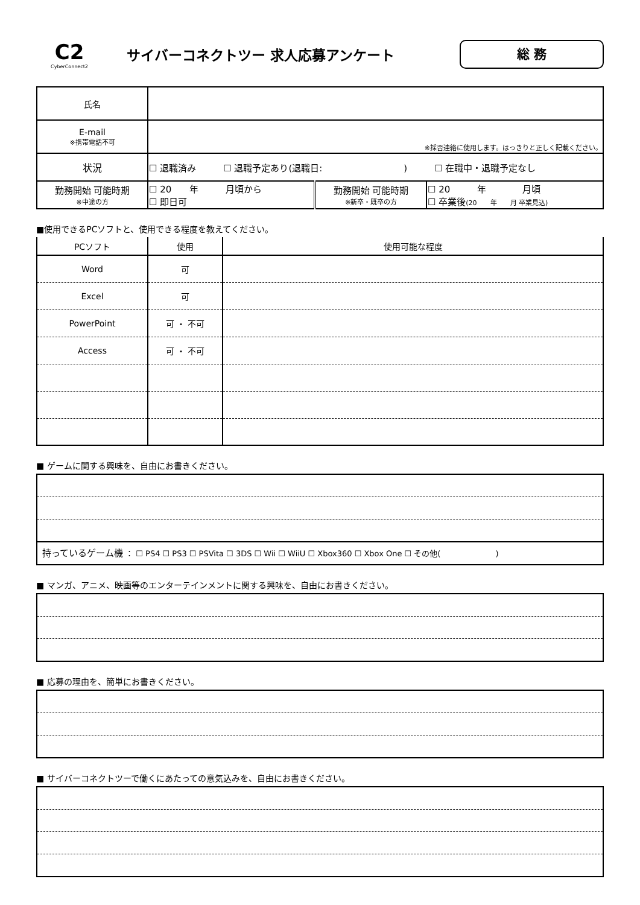C2
CyberConnect2
サイバーコネクトツー 求人応募アンケート
総 務
| 氏名 | | | |
| E-mail ※携帯電話不可 | ※採否連絡に使用します。はっきりと正しく記載ください。 | | |
| 状況 | ☐ 退職済み ☐ 退職予定あり(退職日: ) ☐ 在職中・退職予定なし | | |
| 勤務開始 可能時期 ※中途の方 | ☐ 20 年 月頃から ☐ 即日可 | 勤務開始 可能時期 ※新卒・既卒の方 | ☐ 20 年 月頃 ☐ 卒業後 (20 年 月 卒業見込) |
■使用できるPCソフトと、使用できる程度を教えてください。
| PCソフト | 使用 | 使用可能な程度 |
| Word | 可 | |
| Excel | 可 | |
| PowerPoint | 可 ・ 不可 | |
| Access | 可 ・ 不可 | |
■ ゲームに関する興味を、自由にお書きください。
持っているゲーム機 ： ☐ PS4 ☐ PS3 ☐ PSVita ☐ 3DS ☐ Wii ☐ WiiU ☐ Xbox360 ☐ Xbox One ☐ その他(　　　　　　　)
■ マンガ、アニメ、映画等のエンターテインメントに関する興味を、自由にお書きください。
■ 応募の理由を、簡単にお書きください。
■ サイバーコネクトツーで働くにあたっての意気込みを、自由にお書きください。